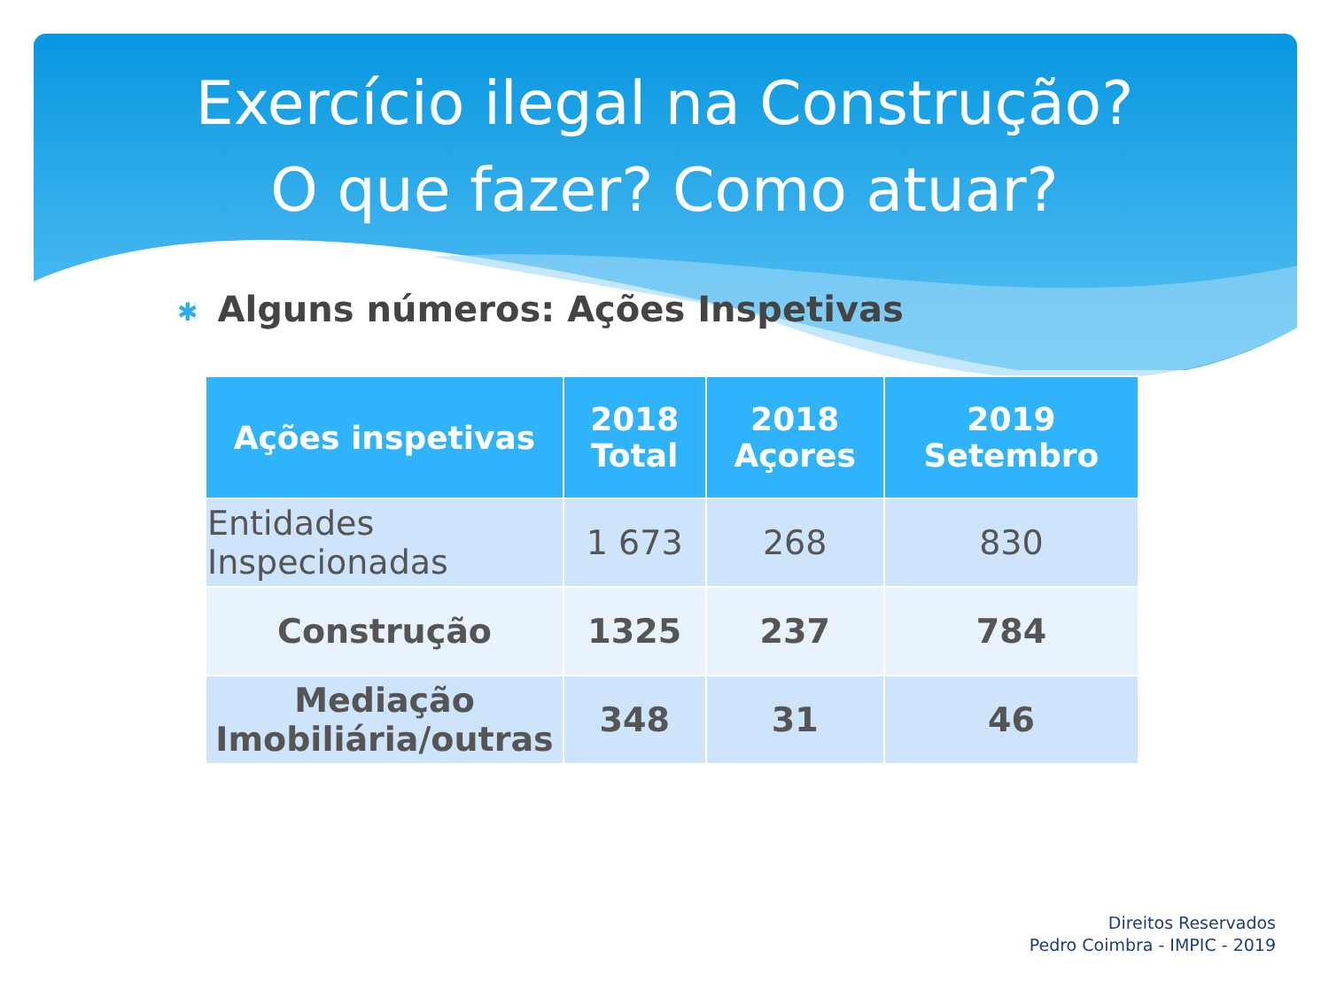Exercício ilegal na Construção?
O que fazer? Como atuar?
✱ Alguns números: Ações Inspetivas
| Ações inspetivas | 2018 Total | 2018 Açores | 2019 Setembro |
| --- | --- | --- | --- |
| Entidades Inspecionadas | 1 673 | 268 | 830 |
| Construção | 1325 | 237 | 784 |
| Mediação Imobiliária/outras | 348 | 31 | 46 |
Direitos Reservados
Pedro Coimbra - IMPIC - 2019